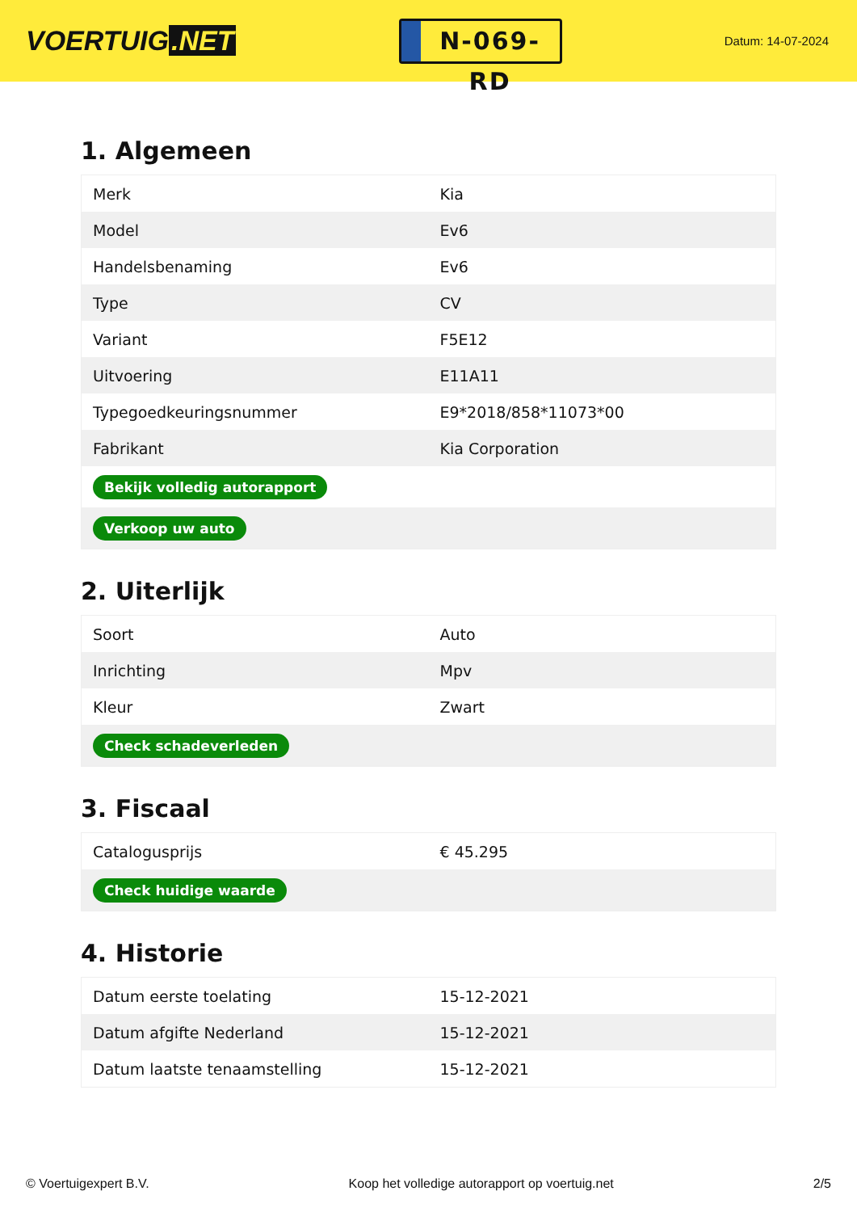VOERTUIG.NET
N-069-RD
Datum: 14-07-2024
1. Algemeen
| Merk | Kia |
| Model | Ev6 |
| Handelsbenaming | Ev6 |
| Type | CV |
| Variant | F5E12 |
| Uitvoering | E11A11 |
| Typegoedkeuringsnummer | E9*2018/858*11073*00 |
| Fabrikant | Kia Corporation |
| Bekijk volledig autorapport | |
| Verkoop uw auto | |
2. Uiterlijk
| Soort | Auto |
| Inrichting | Mpv |
| Kleur | Zwart |
| Check schadeverleden | |
3. Fiscaal
| Catalogusprijs | € 45.295 |
| Check huidige waarde | |
4. Historie
| Datum eerste toelating | 15-12-2021 |
| Datum afgifte Nederland | 15-12-2021 |
| Datum laatste tenaamstelling | 15-12-2021 |
© Voertuigexpert B.V. Koop het volledige autorapport op voertuig.net 2/5